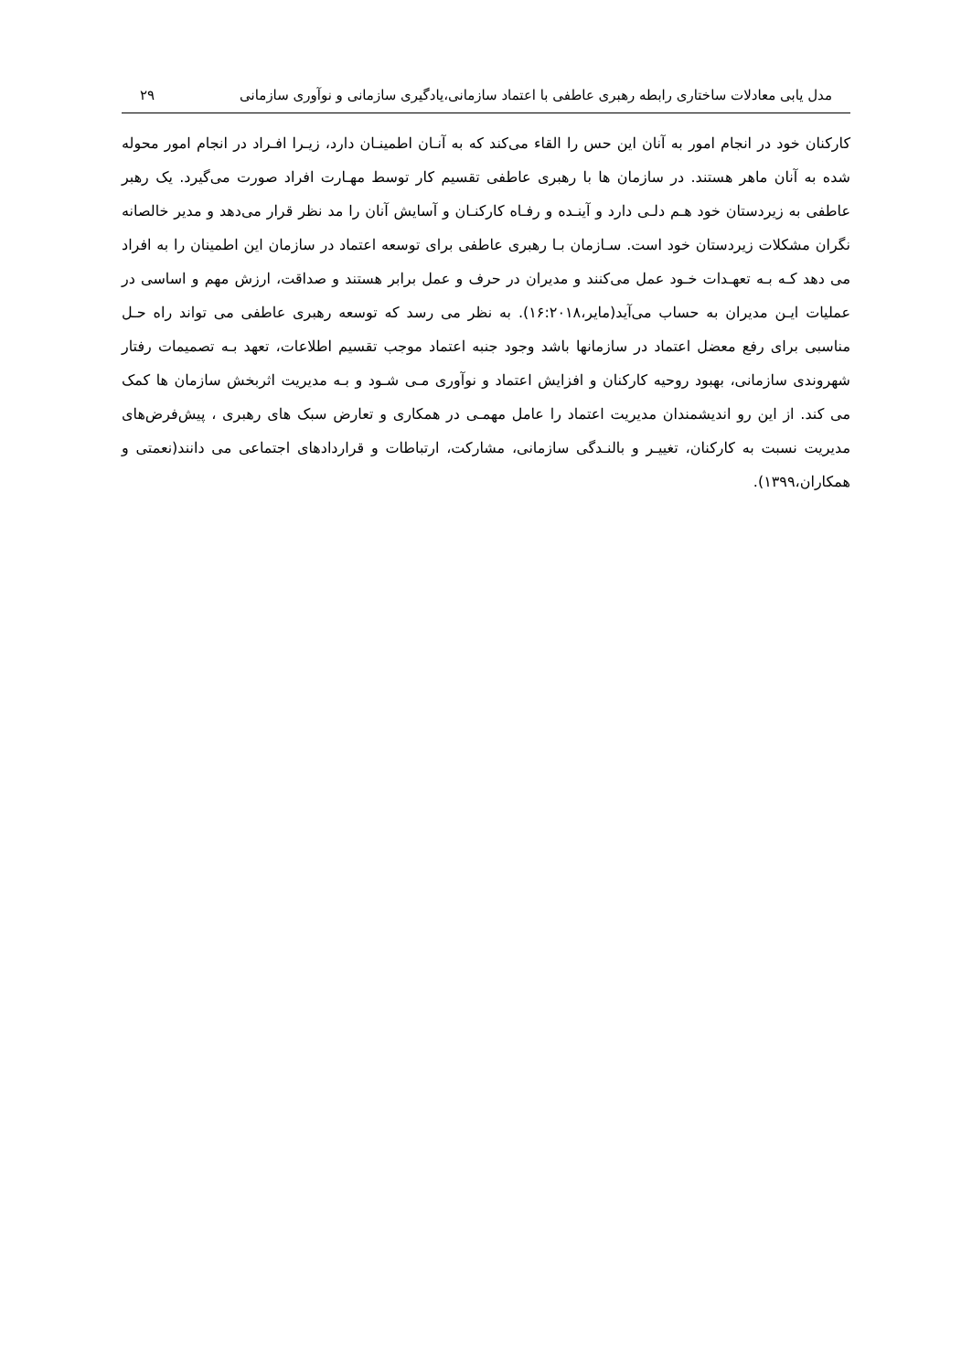مدل یابی معادلات ساختاری رابطه رهبری عاطفی با اعتماد سازمانی،یادگیری سازمانی و نوآوری سازمانی ۲۹
کارکنان خود در انجام امور به آنان این حس را القاء می‌کند که به آنـان اطمینـان دارد، زیـرا افـراد در انجام امور محوله شده به آنان ماهر هستند. در سازمان ها با رهبری عاطفی تقسیم کار توسط مهـارت افراد صورت می‌گیرد. یک رهبر عاطفی به زیردستان خود هـم دلـی دارد و آینـده و رفـاه کارکنـان و آسایش آنان را مد نظر قرار می‌دهد و مدیر خالصانه نگران مشکلات زیردستان خود است. سـازمان بـا رهبری عاطفی برای توسعه اعتماد در سازمان این اطمینان را به افراد می دهد کـه بـه تعهـدات خـود عمل می‌کنند و مدیران در حرف و عمل برابر هستند و صداقت، ارزش مهم و اساسی در عملیات ایـن مدیران به حساب می‌آید(مایر،۱۶:۲۰۱۸). به نظر می رسد که توسعه رهبری عاطفی می تواند راه حـل مناسبی برای رفع معضل اعتماد در سازمانها باشد وجود جنبه اعتماد موجب تقسیم اطلاعات، تعهد بـه تصمیمات رفتار شهروندی سازمانی، بهبود روحیه کارکنان و افزایش اعتماد و نوآوری مـی شـود و بـه مدیریت اثربخش سازمان ها کمک می کند. از این رو اندیشمندان مدیریت اعتماد را عامل مهمـی در همکاری و تعارض سبک های رهبری ، پیش‌فرض‌های مدیریت نسبت به کارکنان، تغییـر و بالنـدگی سازمانی، مشارکت، ارتباطات و قراردادهای اجتماعی می دانند(نعمتی و همکاران،۱۳۹۹).